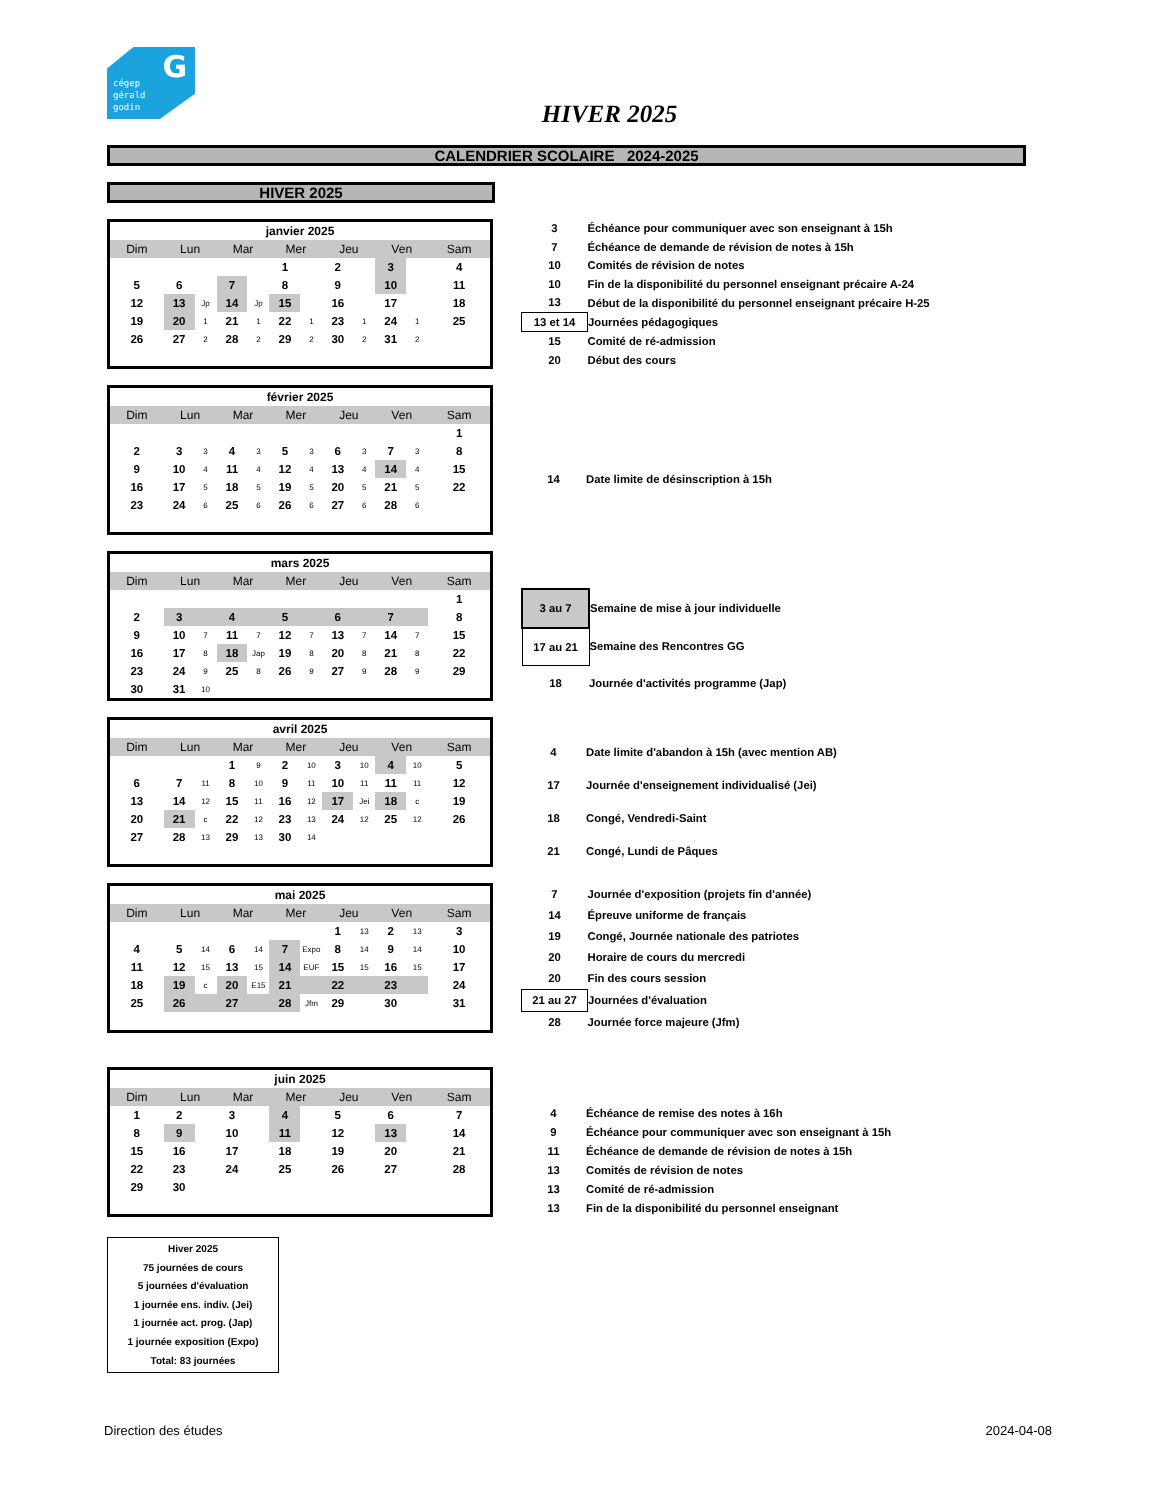G cégep
gérald
godin
HIVER 2025
CALENDRIER SCOLAIRE 2024-2025
HIVER 2025
| janvier 2025 | | | | | | | | | | | |
| Dim | Lun | | Mar | | Mer | | Jeu | | Ven | | Sam |
| | | | | | 1 | | 2 | | 3 | | 4 |
| 5 | 6 | | 7 | | 8 | | 9 | | 10 | | 11 |
| 12 | 13 | Jp | 14 | Jp | 15 | | 16 | | 17 | | 18 |
| 19 | 20 | 1 | 21 | 1 | 22 | 1 | 23 | 1 | 24 | 1 | 25 |
| 26 | 27 | 2 | 28 | 2 | 29 | 2 | 30 | 2 | 31 | 2 | |
| 3 | Échéance pour communiquer avec son enseignant à 15h |
| 7 | Échéance de demande de révision de notes à 15h |
| 10 | Comités de révision de notes |
| 10 | Fin de la disponibilité du personnel enseignant précaire A-24 |
| 13 | Début de la disponibilité du personnel enseignant précaire H-25 |
| 13 et 14 | Journées pédagogiques |
| 15 | Comité de ré-admission |
| 20 | Début des cours |
| février 2025 | | | | | | | | | | | |
| Dim | Lun | | Mar | | Mer | | Jeu | | Ven | | Sam |
| | | | | | | | | | | | 1 |
| 2 | 3 | 3 | 4 | 3 | 5 | 3 | 6 | 3 | 7 | 3 | 8 |
| 9 | 10 | 4 | 11 | 4 | 12 | 4 | 13 | 4 | 14 | 4 | 15 |
| 16 | 17 | 5 | 18 | 5 | 19 | 5 | 20 | 5 | 21 | 5 | 22 |
| 23 | 24 | 6 | 25 | 6 | 26 | 6 | 27 | 6 | 28 | 6 | |
| 14 | Date limite de désinscription à 15h |
| mars 2025 | | | | | | | | | | | |
| Dim | Lun | | Mar | | Mer | | Jeu | | Ven | | Sam |
| | | | | | | | | | | | 1 |
| 2 | 3 | | 4 | | 5 | | 6 | | 7 | | 8 |
| 9 | 10 | 7 | 11 | 7 | 12 | 7 | 13 | 7 | 14 | 7 | 15 |
| 16 | 17 | 8 | 18 | Jap | 19 | 8 | 20 | 8 | 21 | 8 | 22 |
| 23 | 24 | 9 | 25 | 8 | 26 | 9 | 27 | 9 | 28 | 9 | 29 |
| 30 | 31 | 10 | | | | | | | | | |
| 3 au 7 | Semaine de mise à jour individuelle |
| 17 au 21 | Semaine des Rencontres GG |
| 18 | Journée d'activités programme (Jap) |
| avril 2025 | | | | | | | | | | | |
| Dim | Lun | | Mar | | Mer | | Jeu | | Ven | | Sam |
| | | | 1 | 9 | 2 | 10 | 3 | 10 | 4 | 10 | 5 |
| 6 | 7 | 11 | 8 | 10 | 9 | 11 | 10 | 11 | 11 | 11 | 12 |
| 13 | 14 | 12 | 15 | 11 | 16 | 12 | 17 | Jei | 18 | c | 19 |
| 20 | 21 | c | 22 | 12 | 23 | 13 | 24 | 12 | 25 | 12 | 26 |
| 27 | 28 | 13 | 29 | 13 | 30 | 14 | | | | | |
| 4 | Date limite d'abandon à 15h (avec mention AB) |
| 17 | Journée d'enseignement individualisé (Jei) |
| 18 | Congé, Vendredi-Saint |
| 21 | Congé, Lundi de Pâques |
| mai 2025 | | | | | | | | | | | |
| Dim | Lun | | Mar | | Mer | | Jeu | | Ven | | Sam |
| | | | | | | | 1 | 13 | 2 | 13 | 3 |
| 4 | 5 | 14 | 6 | 14 | 7 | Expo | 8 | 14 | 9 | 14 | 10 |
| 11 | 12 | 15 | 13 | 15 | 14 | EUF | 15 | 15 | 16 | 15 | 17 |
| 18 | 19 | c | 20 | E15 | 21 | | 22 | | 23 | | 24 |
| 25 | 26 | | 27 | | 28 | Jfm | 29 | | 30 | | 31 |
| 7 | Journée d'exposition (projets fin d'année) |
| 14 | Épreuve uniforme de français |
| 19 | Congé, Journée nationale des patriotes |
| 20 | Horaire de cours du mercredi |
| 20 | Fin des cours session |
| 21 au 27 | Journées d'évaluation |
| 28 | Journée force majeure (Jfm) |
| juin 2025 | | | | | | | | | | | |
| Dim | Lun | | Mar | | Mer | | Jeu | | Ven | | Sam |
| 1 | 2 | | 3 | | 4 | | 5 | | 6 | | 7 |
| 8 | 9 | | 10 | | 11 | | 12 | | 13 | | 14 |
| 15 | 16 | | 17 | | 18 | | 19 | | 20 | | 21 |
| 22 | 23 | | 24 | | 25 | | 26 | | 27 | | 28 |
| 29 | 30 | | | | | | | | | | |
| 4 | Échéance de remise des notes à 16h |
| 9 | Échéance pour communiquer avec son enseignant à 15h |
| 11 | Échéance de demande de révision de notes à 15h |
| 13 | Comités de révision de notes |
| 13 | Comité de ré-admission |
| 13 | Fin de la disponibilité du personnel enseignant |
Hiver 2025
75 journées de cours
5 journées d'évaluation
1 journée ens. indiv. (Jei)
1 journée act. prog. (Jap)
1 journée exposition (Expo)
Total: 83 journées
Direction des études 2024-04-08